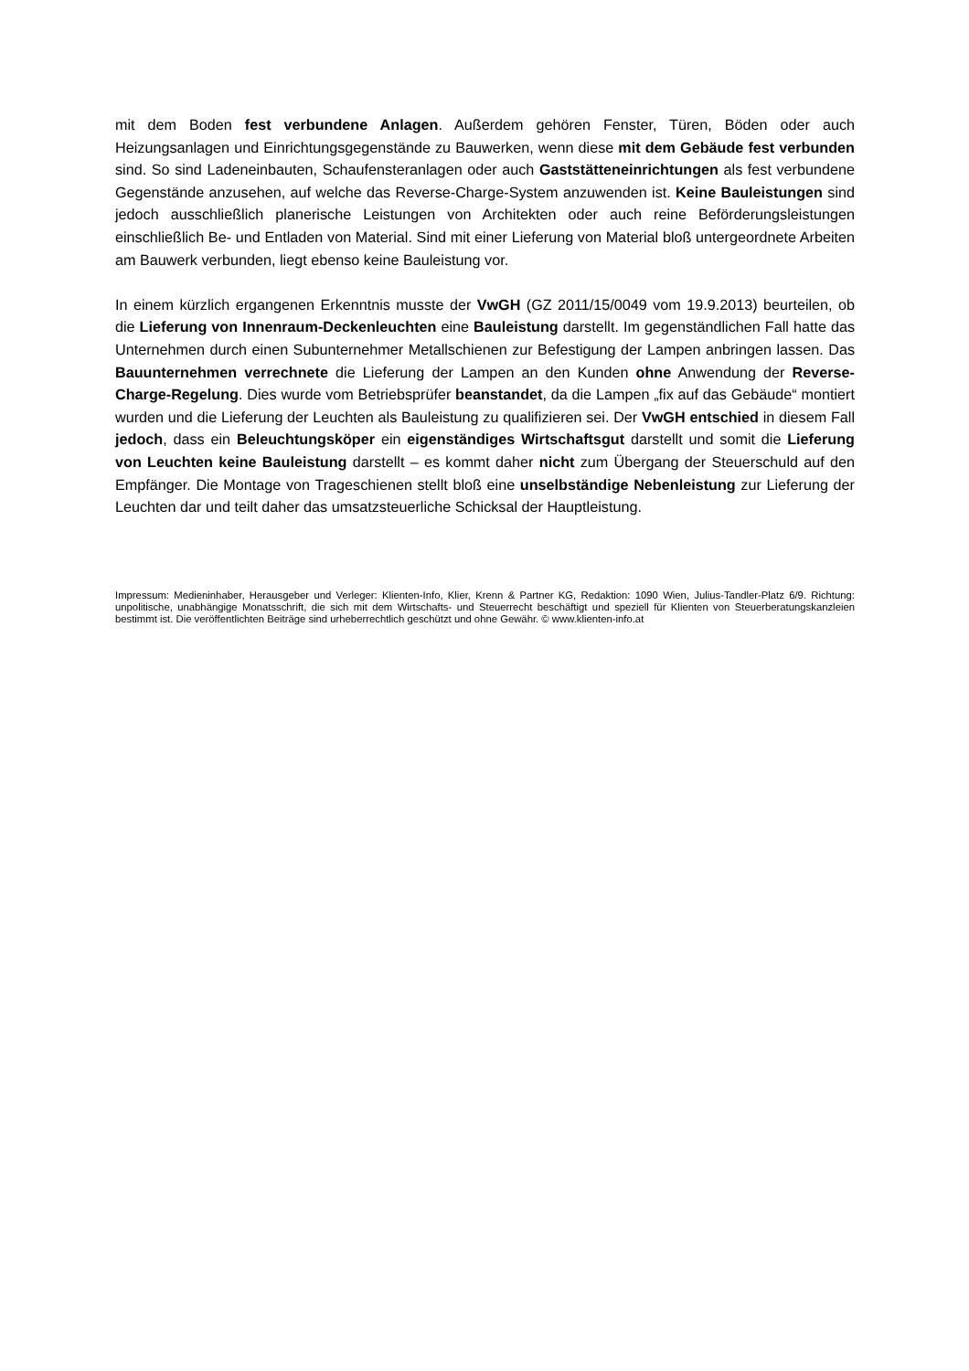mit dem Boden fest verbundene Anlagen. Außerdem gehören Fenster, Türen, Böden oder auch Heizungsanlagen und Einrichtungsgegenstände zu Bauwerken, wenn diese mit dem Gebäude fest verbunden sind. So sind Ladeneinbauten, Schaufensteranlagen oder auch Gaststätteneinrichtungen als fest verbundene Gegenstände anzusehen, auf welche das Reverse-Charge-System anzuwenden ist. Keine Bauleistungen sind jedoch ausschließlich planerische Leistungen von Architekten oder auch reine Beförderungsleistungen einschließlich Be- und Entladen von Material. Sind mit einer Lieferung von Material bloß untergeordnete Arbeiten am Bauwerk verbunden, liegt ebenso keine Bauleistung vor.
In einem kürzlich ergangenen Erkenntnis musste der VwGH (GZ 2011/15/0049 vom 19.9.2013) beurteilen, ob die Lieferung von Innenraum-Deckenleuchten eine Bauleistung darstellt. Im gegenständlichen Fall hatte das Unternehmen durch einen Subunternehmer Metallschienen zur Befestigung der Lampen anbringen lassen. Das Bauunternehmen verrechnete die Lieferung der Lampen an den Kunden ohne Anwendung der Reverse-Charge-Regelung. Dies wurde vom Betriebsprüfer beanstandet, da die Lampen „fix auf das Gebäude“ montiert wurden und die Lieferung der Leuchten als Bauleistung zu qualifizieren sei. Der VwGH entschied in diesem Fall jedoch, dass ein Beleuchtungsköper ein eigenständiges Wirtschaftsgut darstellt und somit die Lieferung von Leuchten keine Bauleistung darstellt – es kommt daher nicht zum Übergang der Steuerschuld auf den Empfänger. Die Montage von Trageschienen stellt bloß eine unselbständige Nebenleistung zur Lieferung der Leuchten dar und teilt daher das umsatzsteuerliche Schicksal der Hauptleistung.
Impressum: Medieninhaber, Herausgeber und Verleger: Klienten-Info, Klier, Krenn & Partner KG, Redaktion: 1090 Wien, Julius-Tandler-Platz 6/9. Richtung: unpolitische, unabhängige Monatsschrift, die sich mit dem Wirtschafts- und Steuerrecht beschäftigt und speziell für Klienten von Steuerberatungskanzleien bestimmt ist. Die veröffentlichten Beiträge sind urheberrechtlich geschützt und ohne Gewähr. © www.klienten-info.at